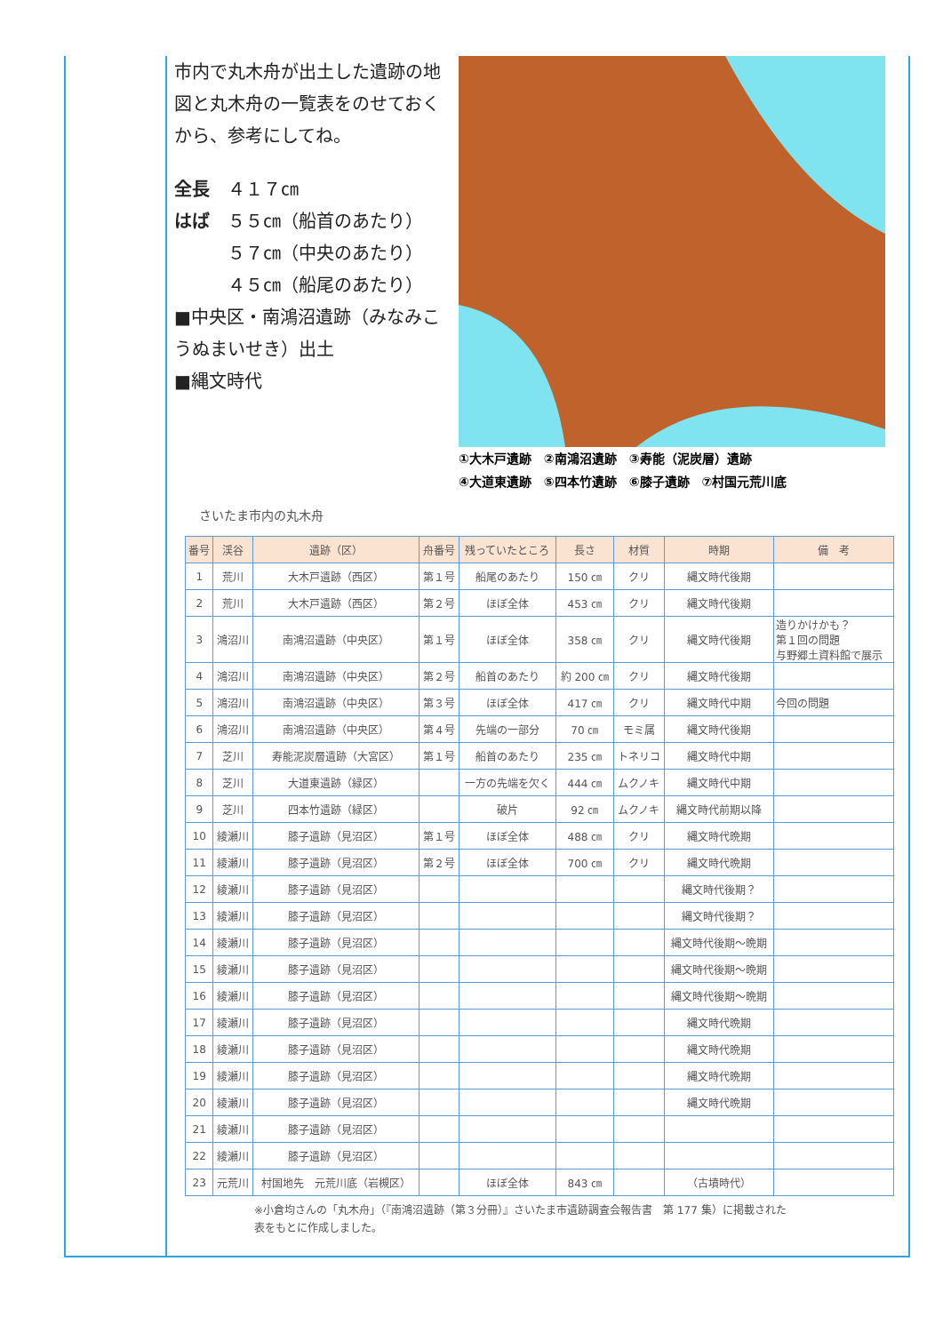市内で丸木舟が出土した遺跡の地図と丸木舟の一覧表をのせておくから、参考にしてね。
全長　４１７㎝
はば　５５㎝（船首のあたり）
　　　５７㎝（中央のあたり）
　　　４５㎝（船尾のあたり）
■中央区・南鴻沼遺跡（みなみこうぬまいせき）出土
■縄文時代
①大木戸遺跡　②南鴻沼遺跡　③寿能（泥炭層）遺跡
④大道東遺跡　⑤四本竹遺跡　⑥膝子遺跡　⑦村国元荒川底
さいたま市内の丸木舟
| 番号 | 渓谷 | 遺跡（区） | 舟番号 | 残っていたところ | 長さ | 材質 | 時期 | 備 考 |
| --- | --- | --- | --- | --- | --- | --- | --- | --- |
| 1 | 荒川 | 大木戸遺跡（西区） | 第１号 | 船尾のあたり | 150 ㎝ | クリ | 縄文時代後期 | |
| 2 | 荒川 | 大木戸遺跡（西区） | 第２号 | ほぼ全体 | 453 ㎝ | クリ | 縄文時代後期 | |
| 3 | 鴻沼川 | 南鴻沼遺跡（中央区） | 第１号 | ほぼ全体 | 358 ㎝ | クリ | 縄文時代後期 | 造りかけかも？ 第１回の問題 与野郷土資料館で展示 |
| 4 | 鴻沼川 | 南鴻沼遺跡（中央区） | 第２号 | 船首のあたり | 約 200 ㎝ | クリ | 縄文時代後期 | |
| 5 | 鴻沼川 | 南鴻沼遺跡（中央区） | 第３号 | ほぼ全体 | 417 ㎝ | クリ | 縄文時代中期 | 今回の問題 |
| 6 | 鴻沼川 | 南鴻沼遺跡（中央区） | 第４号 | 先端の一部分 | 70 ㎝ | モミ属 | 縄文時代後期 | |
| 7 | 芝川 | 寿能泥炭層遺跡（大宮区） | 第１号 | 船首のあたり | 235 ㎝ | トネリコ | 縄文時代中期 | |
| 8 | 芝川 | 大道東遺跡（緑区） | | 一方の先端を欠く | 444 ㎝ | ムクノキ | 縄文時代中期 | |
| 9 | 芝川 | 四本竹遺跡（緑区） | | 破片 | 92 ㎝ | ムクノキ | 縄文時代前期以降 | |
| 10 | 綾瀬川 | 膝子遺跡（見沼区） | 第１号 | ほぼ全体 | 488 ㎝ | クリ | 縄文時代晩期 | |
| 11 | 綾瀬川 | 膝子遺跡（見沼区） | 第２号 | ほぼ全体 | 700 ㎝ | クリ | 縄文時代晩期 | |
| 12 | 綾瀬川 | 膝子遺跡（見沼区） | | | | | 縄文時代後期？ | |
| 13 | 綾瀬川 | 膝子遺跡（見沼区） | | | | | 縄文時代後期？ | |
| 14 | 綾瀬川 | 膝子遺跡（見沼区） | | | | | 縄文時代後期～晩期 | |
| 15 | 綾瀬川 | 膝子遺跡（見沼区） | | | | | 縄文時代後期～晩期 | |
| 16 | 綾瀬川 | 膝子遺跡（見沼区） | | | | | 縄文時代後期～晩期 | |
| 17 | 綾瀬川 | 膝子遺跡（見沼区） | | | | | 縄文時代晩期 | |
| 18 | 綾瀬川 | 膝子遺跡（見沼区） | | | | | 縄文時代晩期 | |
| 19 | 綾瀬川 | 膝子遺跡（見沼区） | | | | | 縄文時代晩期 | |
| 20 | 綾瀬川 | 膝子遺跡（見沼区） | | | | | 縄文時代晩期 | |
| 21 | 綾瀬川 | 膝子遺跡（見沼区） | | | | | | |
| 22 | 綾瀬川 | 膝子遺跡（見沼区） | | | | | | |
| 23 | 元荒川 | 村国地先 元荒川底（岩槻区） | | ほぼ全体 | 843 ㎝ | | （古墳時代） | |
※小倉均さんの「丸木舟」（『南鴻沼遺跡（第３分冊）』さいたま市遺跡調査会報告書　第 177 集）に掲載された
表をもとに作成しました。